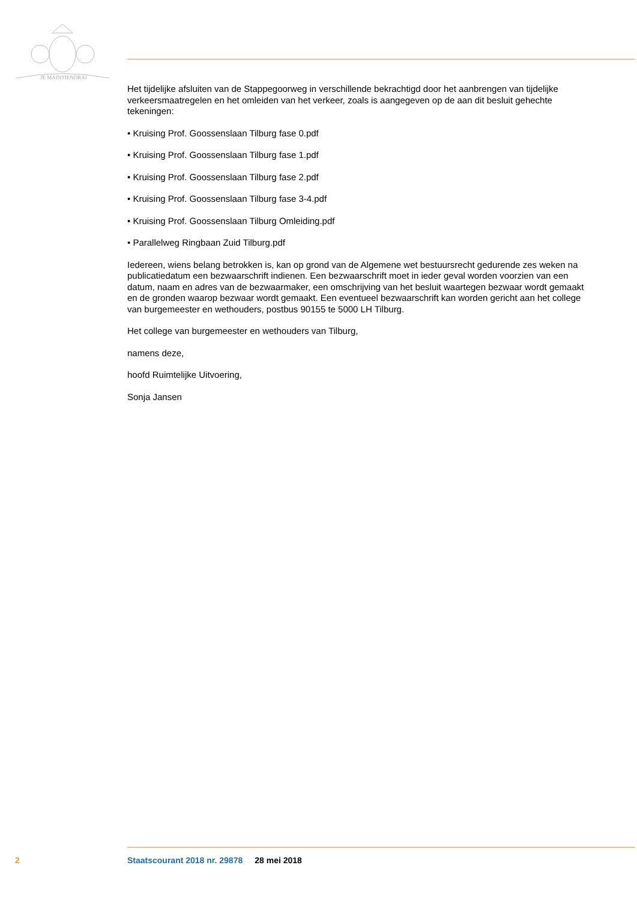JE MAINTIENDRAI
Het tijdelijke afsluiten van de Stappegoorweg in verschillende bekrachtigd door het aanbrengen van tijdelijke verkeersmaatregelen en het omleiden van het verkeer, zoals is aangegeven op de aan dit besluit gehechte tekeningen:
• Kruising Prof. Goossenslaan Tilburg fase 0.pdf
• Kruising Prof. Goossenslaan Tilburg fase 1.pdf
• Kruising Prof. Goossenslaan Tilburg fase 2.pdf
• Kruising Prof. Goossenslaan Tilburg fase 3-4.pdf
• Kruising Prof. Goossenslaan Tilburg Omleiding.pdf
• Parallelweg Ringbaan Zuid Tilburg.pdf
Iedereen, wiens belang betrokken is, kan op grond van de Algemene wet bestuursrecht gedurende zes weken na publicatiedatum een bezwaarschrift indienen. Een bezwaarschrift moet in ieder geval worden voorzien van een datum, naam en adres van de bezwaarmaker, een omschrijving van het besluit waartegen bezwaar wordt gemaakt en de gronden waarop bezwaar wordt gemaakt. Een eventueel bezwaarschrift kan worden gericht aan het college van burgemeester en wethouders, postbus 90155 te 5000 LH Tilburg.
Het college van burgemeester en wethouders van Tilburg,
namens deze,
hoofd Ruimtelijke Uitvoering,
Sonja Jansen
2 Staatscourant 2018 nr. 29878 28 mei 2018